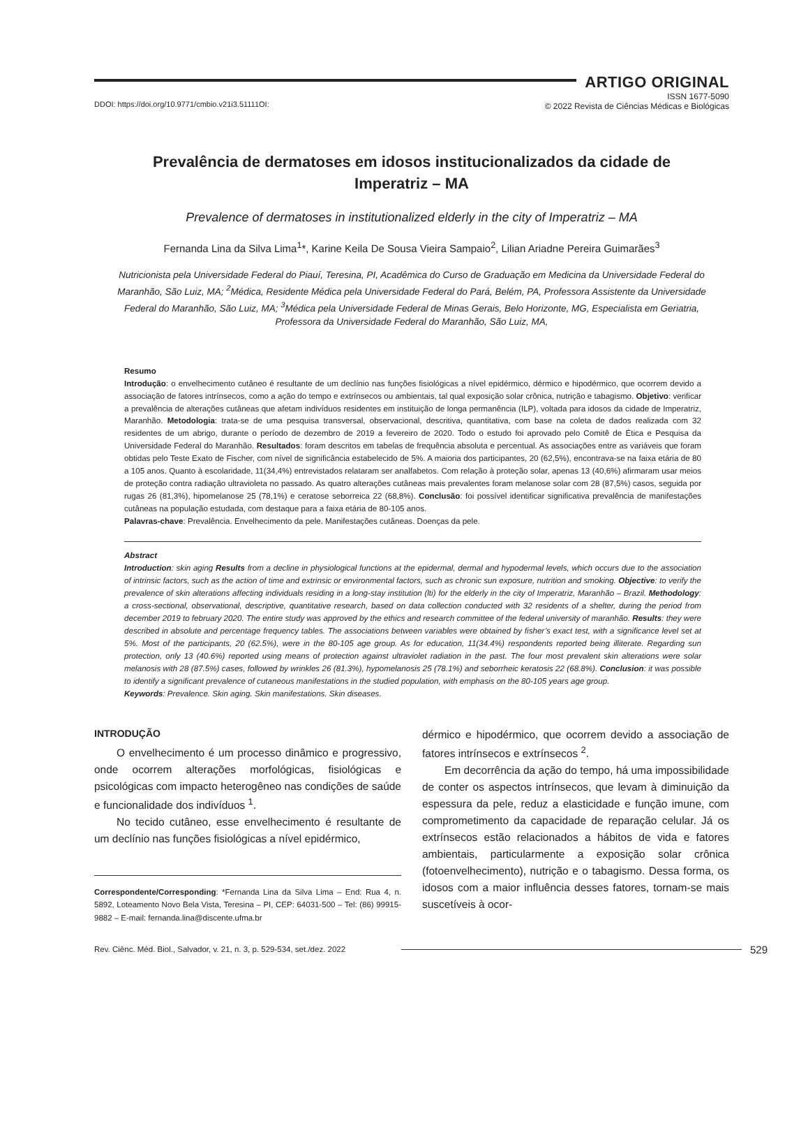ARTIGO ORIGINAL
DDOI: https://doi.org/10.9771/cmbio.v21i3.51111OI:
ISSN 1677-5090
© 2022 Revista de Ciências Médicas e Biológicas
Prevalência de dermatoses em idosos institucionalizados da cidade de Imperatriz – MA
Prevalence of dermatoses in institutionalized elderly in the city of Imperatriz – MA
Fernanda Lina da Silva Lima<sup>1</sup>*, Karine Keila De Sousa Vieira Sampaio<sup>2</sup>, Lilian Ariadne Pereira Guimarães<sup>3</sup>
Nutricionista pela Universidade Federal do Piauí, Teresina, PI, Acadêmica do Curso de Graduação em Medicina da Universidade Federal do Maranhão, São Luiz, MA; <sup>2</sup>Médica, Residente Médica pela Universidade Federal do Pará, Belém, PA, Professora Assistente da Universidade Federal do Maranhão, São Luiz, MA; <sup>3</sup>Médica pela Universidade Federal de Minas Gerais, Belo Horizonte, MG, Especialista em Geriatria, Professora da Universidade Federal do Maranhão, São Luiz, MA,
Resumo
Introdução: o envelhecimento cutâneo é resultante de um declínio nas funções fisiológicas a nível epidérmico, dérmico e hipodérmico, que ocorrem devido a associação de fatores intrínsecos, como a ação do tempo e extrínsecos ou ambientais, tal qual exposição solar crônica, nutrição e tabagismo. Objetivo: verificar a prevalência de alterações cutâneas que afetam indivíduos residentes em instituição de longa permanência (ILP), voltada para idosos da cidade de Imperatriz, Maranhão. Metodologia: trata-se de uma pesquisa transversal, observacional, descritiva, quantitativa, com base na coleta de dados realizada com 32 residentes de um abrigo, durante o período de dezembro de 2019 a fevereiro de 2020. Todo o estudo foi aprovado pelo Comitê de Ética e Pesquisa da Universidade Federal do Maranhão. Resultados: foram descritos em tabelas de frequência absoluta e percentual. As associações entre as variáveis que foram obtidas pelo Teste Exato de Fischer, com nível de significância estabelecido de 5%. A maioria dos participantes, 20 (62,5%), encontrava-se na faixa etária de 80 a 105 anos. Quanto à escolaridade, 11(34,4%) entrevistados relataram ser analfabetos. Com relação à proteção solar, apenas 13 (40,6%) afirmaram usar meios de proteção contra radiação ultravioleta no passado. As quatro alterações cutâneas mais prevalentes foram melanose solar com 28 (87,5%) casos, seguida por rugas 26 (81,3%), hipomelanose 25 (78,1%) e ceratose seborreica 22 (68,8%). Conclusão: foi possível identificar significativa prevalência de manifestações cutâneas na população estudada, com destaque para a faixa etária de 80-105 anos.
Palavras-chave: Prevalência. Envelhecimento da pele. Manifestações cutâneas. Doenças da pele.
Abstract
Introduction: skin aging Results from a decline in physiological functions at the epidermal, dermal and hypodermal levels, which occurs due to the association of intrinsic factors, such as the action of time and extrinsic or environmental factors, such as chronic sun exposure, nutrition and smoking. Objective: to verify the prevalence of skin alterations affecting individuals residing in a long-stay institution (lti) for the elderly in the city of Imperatriz, Maranhão – Brazil. Methodology: a cross-sectional, observational, descriptive, quantitative research, based on data collection conducted with 32 residents of a shelter, during the period from december 2019 to february 2020. The entire study was approved by the ethics and research committee of the federal university of maranhão. Results: they were described in absolute and percentage frequency tables. The associations between variables were obtained by fisher’s exact test, with a significance level set at 5%. Most of the participants, 20 (62.5%), were in the 80-105 age group. As for education, 11(34.4%) respondents reported being illiterate. Regarding sun protection, only 13 (40.6%) reported using means of protection against ultraviolet radiation in the past. The four most prevalent skin alterations were solar melanosis with 28 (87.5%) cases, followed by wrinkles 26 (81.3%), hypomelanosis 25 (78.1%) and seborrheic keratosis 22 (68.8%). Conclusion: it was possible to identify a significant prevalence of cutaneous manifestations in the studied population, with emphasis on the 80-105 years age group.
Keywords: Prevalence. Skin aging. Skin manifestations. Skin diseases.
INTRODUÇÃO
O envelhecimento é um processo dinâmico e progressivo, onde ocorrem alterações morfológicas, fisiológicas e psicológicas com impacto heterogêneo nas condições de saúde e funcionalidade dos indivíduos <sup>1</sup>.
No tecido cutâneo, esse envelhecimento é resultante de um declínio nas funções fisiológicas a nível epidérmico,
Correspondente/Corresponding: *Fernanda Lina da Silva Lima – End: Rua 4, n. 5892, Loteamento Novo Bela Vista, Teresina – PI, CEP: 64031-500 – Tel: (86) 99915-9882 – E-mail: fernanda.lina@discente.ufma.br
dérmico e hipodérmico, que ocorrem devido a associação de fatores intrínsecos e extrínsecos <sup>2</sup>.
Em decorrência da ação do tempo, há uma impossibilidade de conter os aspectos intrínsecos, que levam à diminuição da espessura da pele, reduz a elasticidade e função imune, com comprometimento da capacidade de reparação celular. Já os extrínsecos estão relacionados a hábitos de vida e fatores ambientais, particularmente a exposição solar crônica (fotoenvelhecimento), nutrição e o tabagismo. Dessa forma, os idosos com a maior influência desses fatores, tornam-se mais suscetíveis à ocor-
Rev. Ciênc. Méd. Biol., Salvador, v. 21, n. 3, p. 529-534, set./dez. 2022
529